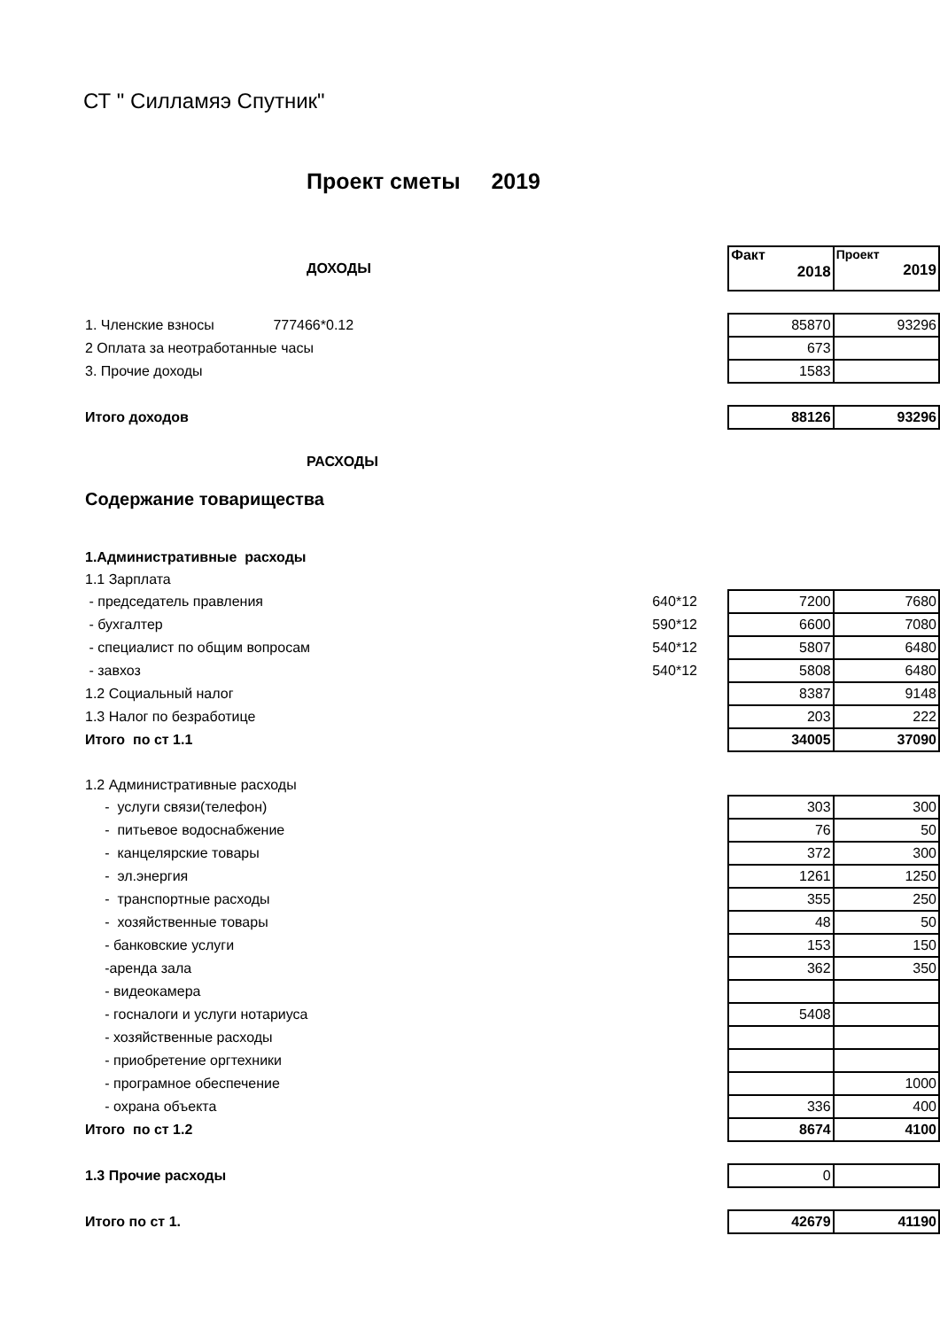СТ " Силламяэ Спутник"
Проект сметы 2019
| ДОХОДЫ | | Факт 2018 | Проект 2019 |
| 1. Членские взносы 777466*0.12 | | 85870 | 93296 |
| 2 Оплата за неотработанные часы | | 673 | |
| 3. Прочие доходы | | 1583 | |
| Итого доходов | | 88126 | 93296 |
| РАСХОДЫ | | | |
| Содержание товарищества | | | |
| 1.Административные расходы | | | |
| 1.1 Зарплата | | | |
| - председатель правления | 640*12 | 7200 | 7680 |
| - бухгалтер | 590*12 | 6600 | 7080 |
| - специалист по общим вопросам | 540*12 | 5807 | 6480 |
| - завхоз | 540*12 | 5808 | 6480 |
| 1.2 Социальный налог | | 8387 | 9148 |
| 1.3 Налог по безработице | | 203 | 222 |
| Итого по ст 1.1 | | 34005 | 37090 |
| 1.2 Административные расходы | | | |
| - услуги связи(телефон) | | 303 | 300 |
| - питьевое водоснабжение | | 76 | 50 |
| - канцелярские товары | | 372 | 300 |
| - эл.энергия | | 1261 | 1250 |
| - транспортные расходы | | 355 | 250 |
| - хозяйственные товары | | 48 | 50 |
| - банковские услуги | | 153 | 150 |
| -аренда зала | | 362 | 350 |
| - видеокамера | | | |
| - госналоги и услуги нотариуса | | 5408 | |
| - хозяйственные расходы | | | |
| - приобретение оргтехники | | | |
| - програмное обеспечение | | | 1000 |
| - охрана объекта | | 336 | 400 |
| Итого по ст 1.2 | | 8674 | 4100 |
| 1.3 Прочие расходы | | 0 | |
| Итого по ст 1. | | 42679 | 41190 |